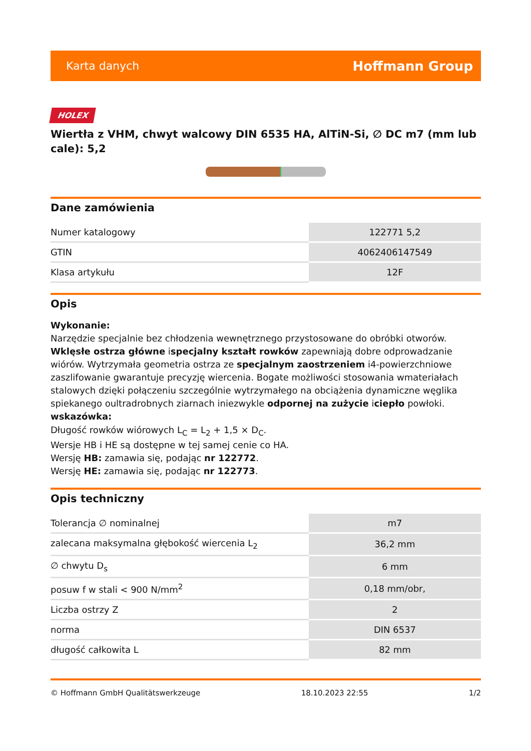Karta danych Hoffmann Group
HOLEX
Wiertła z VHM, chwyt walcowy DIN 6535 HA, AlTiN-Si, ∅ DC m7 (mm lub cale): 5,2
Dane zamówienia
| Numer katalogowy | 122771 5,2 |
| GTIN | 4062406147549 |
| Klasa artykułu | 12F |
Opis
Wykonanie:
Narzędzie specjalnie bez chłodzenia wewnętrznego przystosowane do obróbki otworów.
Wklęsłe ostrza główne ispecjalny kształt rowków zapewniają dobre odprowadzanie wiórów. Wytrzymała geometria ostrza ze specjalnym zaostrzeniem i4-powierzchniowe zaszlifowanie gwarantuje precyzję wiercenia. Bogate możliwości stosowania wmateriałach stalowych dzięki połączeniu szczególnie wytrzymałego na obciążenia dynamiczne węglika spiekanego oultradrobnych ziarnach iniezwykle odpornej na zużycie iciepło powłoki.
wskazówka:
Długość rowków wiórowych L<sub>C</sub> = L<sub>2</sub> + 1,5 × D<sub>C</sub>.
Wersje HB i HE są dostępne w tej samej cenie co HA.
Wersję HB: zamawia się, podając nr 122772.
Wersję HE: zamawia się, podając nr 122773.
Opis techniczny
| Tolerancja ∅ nominalnej | m7 |
| zalecana maksymalna głębokość wiercenia L<sub>2</sub> | 36,2 mm |
| ∅ chwytu D<sub>s</sub> | 6 mm |
| posuw f w stali < 900 N/mm<sup>2</sup> | 0,18 mm/obr, |
| Liczba ostrzy Z | 2 |
| norma | DIN 6537 |
| długość całkowita L | 82 mm |
© Hoffmann GmbH Qualitätswerkzeuge 18.10.2023 22:55 1/2